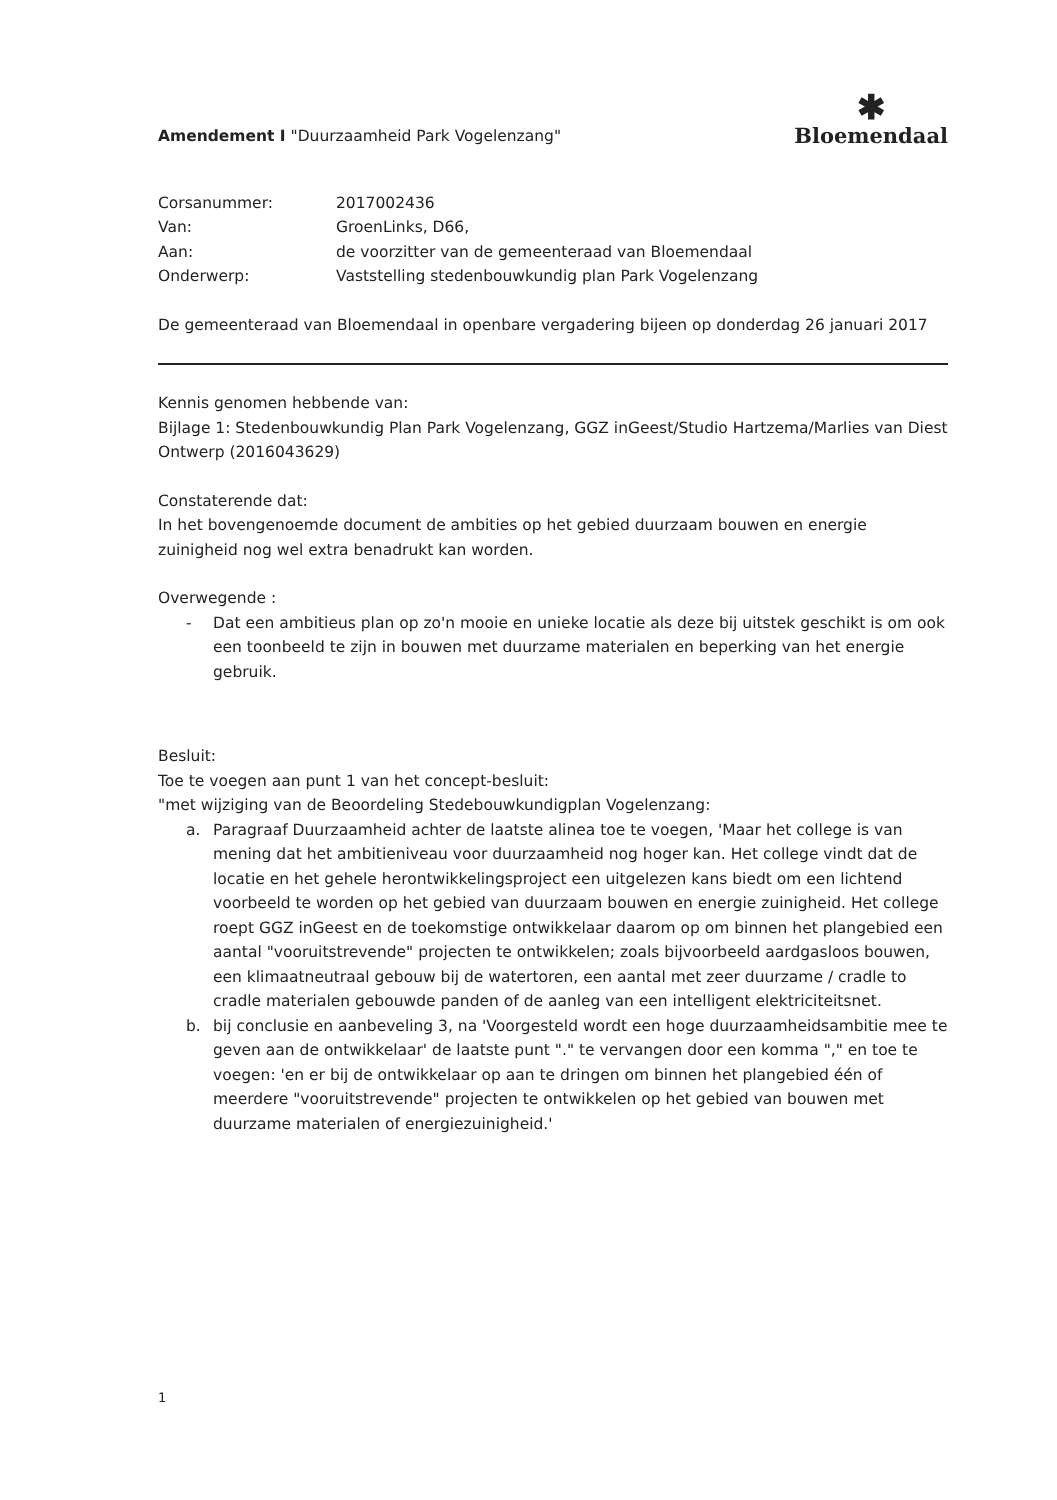Amendement I "Duurzaamheid Park Vogelenzang"
✱
Bloemendaal
| Corsanummer: | 2017002436 |
| Van: | GroenLinks, D66, |
| Aan: | de voorzitter van de gemeenteraad van Bloemendaal |
| Onderwerp: | Vaststelling stedenbouwkundig plan Park Vogelenzang |
De gemeenteraad van Bloemendaal in openbare vergadering bijeen op donderdag 26 januari 2017
Kennis genomen hebbende van:
Bijlage 1: Stedenbouwkundig Plan Park Vogelenzang, GGZ inGeest/Studio Hartzema/Marlies van Diest Ontwerp (2016043629)
Constaterende dat:
In het bovengenoemde document de ambities op het gebied duurzaam bouwen en energie zuinigheid nog wel extra benadrukt kan worden.
Overwegende :
- Dat een ambitieus plan op zo'n mooie en unieke locatie als deze bij uitstek geschikt is om ook een toonbeeld te zijn in bouwen met duurzame materialen en beperking van het energie gebruik.
Besluit:
Toe te voegen aan punt 1 van het concept-besluit:
"met wijziging van de Beoordeling Stedebouwkundigplan Vogelenzang:
a. Paragraaf Duurzaamheid achter de laatste alinea toe te voegen, 'Maar het college is van mening dat het ambitieniveau voor duurzaamheid nog hoger kan. Het college vindt dat de locatie en het gehele herontwikkelingsproject een uitgelezen kans biedt om een lichtend voorbeeld te worden op het gebied van duurzaam bouwen en energie zuinigheid. Het college roept GGZ inGeest en de toekomstige ontwikkelaar daarom op om binnen het plangebied een aantal "vooruitstrevende" projecten te ontwikkelen; zoals bijvoorbeeld aardgasloos bouwen, een klimaatneutraal gebouw bij de watertoren, een aantal met zeer duurzame / cradle to cradle materialen gebouwde panden of de aanleg van een intelligent elektriciteitsnet.
b. bij conclusie en aanbeveling 3, na 'Voorgesteld wordt een hoge duurzaamheidsambitie mee te geven aan de ontwikkelaar' de laatste punt "." te vervangen door een komma "," en toe te voegen: 'en er bij de ontwikkelaar op aan te dringen om binnen het plangebied één of meerdere "vooruitstrevende" projecten te ontwikkelen op het gebied van bouwen met duurzame materialen of energiezuinigheid.'
1